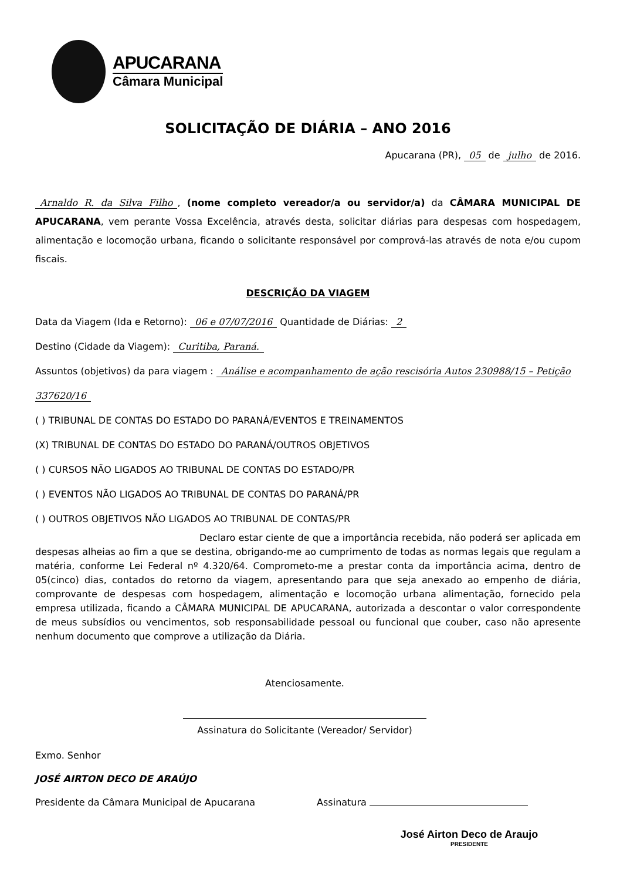APUCARANA
Câmara Municipal
SOLICITAÇÃO DE DIÁRIA – ANO 2016
Apucarana (PR), 05 de julho de 2016.
Arnaldo R. da Silva Filho, (nome completo vereador/a ou servidor/a) da CÂMARA MUNICIPAL DE APUCARANA, vem perante Vossa Excelência, através desta, solicitar diárias para despesas com hospedagem, alimentação e locomoção urbana, ficando o solicitante responsável por comprová-las através de nota e/ou cupom fiscais.
DESCRIÇÃO DA VIAGEM
Data da Viagem (Ida e Retorno): 06 e 07/07/2016 Quantidade de Diárias: 2
Destino (Cidade da Viagem): Curitiba, Paraná.
Assuntos (objetivos) da para viagem : Análise e acompanhamento de ação rescisória Autos 230988/15 – Petição 337620/16
( ) TRIBUNAL DE CONTAS DO ESTADO DO PARANÁ/EVENTOS E TREINAMENTOS
(X) TRIBUNAL DE CONTAS DO ESTADO DO PARANÁ/OUTROS OBJETIVOS
( ) CURSOS NÃO LIGADOS AO TRIBUNAL DE CONTAS DO ESTADO/PR
( ) EVENTOS NÃO LIGADOS AO TRIBUNAL DE CONTAS DO PARANÁ/PR
( ) OUTROS OBJETIVOS NÃO LIGADOS AO TRIBUNAL DE CONTAS/PR
Declaro estar ciente de que a importância recebida, não poderá ser aplicada em despesas alheias ao fim a que se destina, obrigando-me ao cumprimento de todas as normas legais que regulam a matéria, conforme Lei Federal nº 4.320/64. Comprometo-me a prestar conta da importância acima, dentro de 05(cinco) dias, contados do retorno da viagem, apresentando para que seja anexado ao empenho de diária, comprovante de despesas com hospedagem, alimentação e locomoção urbana alimentação, fornecido pela empresa utilizada, ficando a CÂMARA MUNICIPAL DE APUCARANA, autorizada a descontar o valor correspondente de meus subsídios ou vencimentos, sob responsabilidade pessoal ou funcional que couber, caso não apresente nenhum documento que comprove a utilização da Diária.
Atenciosamente.
Assinatura do Solicitante (Vereador/ Servidor)
Exmo. Senhor
JOSÉ AIRTON DECO DE ARAÚJO
Presidente da Câmara Municipal de Apucarana Assinatura
José Airton Deco de Araujo
PRESIDENTE